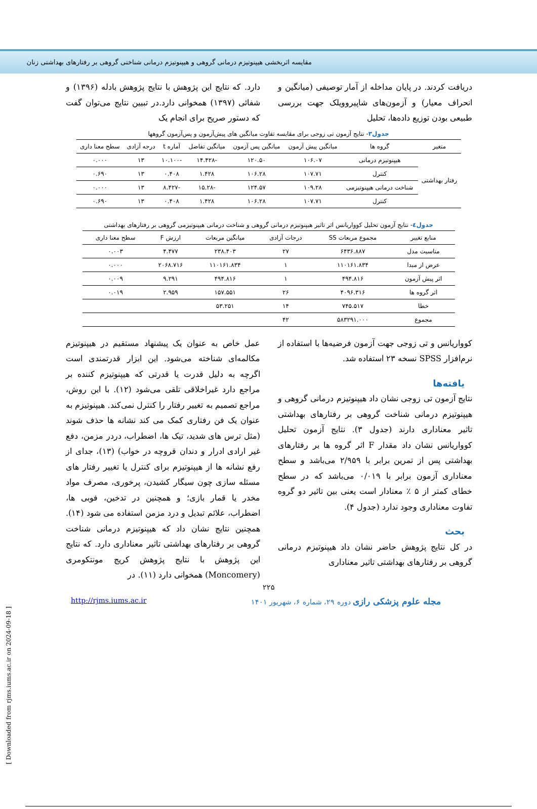مقایسه اثربخشی هیپنوتیزم درمانی گروهی و هیپنوتیزم درمانی شناختی گروهی بر رفتارهای بهداشتی زنان
دریافت کردند. در پایان مداخله از آمار توصیفی (میانگین و انحراف معیار) و آزمون‌های شاپیرو‌ویلک جهت بررسی طبیعی بودن توزیع داده‌ها، تحلیل
دارد. که نتایج این پژوهش با نتایج پژوهش بادله (۱۳۹۶) و شفائی (۱۳۹۷) همخوانی دارد.در تبیین نتایج می‌توان گفت که دستور صریح برای انجام یک
جدول۳- نتایج آزمون تی زوجی برای مقایسه تفاوت میانگین های پیش‌آزمون و پس‌آزمون گروهها
| متغیر | گروه ها | میانگین پیش آزمون | میانگین پس آزمون | میانگین تفاضل | آماره t | درجه آزادی | سطح معنا داری |
| --- | --- | --- | --- | --- | --- | --- | --- |
| رفتار بهداشتی | هیپنوتیزم درمانی | ۱۰۶.۰۷ | ۱۲۰.۵۰ | -۱۴.۴۲۸ | -۱۰.۱۰۰ | ۱۳ | ۰.۰۰۰ |
| | کنترل | ۱۰۷.۷۱ | ۱۰۶.۲۸ | ۱.۴۲۸ | ۰.۴۰۸ | ۱۳ | ۰.۶۹۰ |
| | شناخت درمانی هیپنوتیزمی | ۱۰۹.۲۸ | ۱۲۴.۵۷ | -۱۵.۲۸ | -۸.۴۲۷ | ۱۳ | ۰.۰۰۰ |
| | کنترل | ۱۰۷.۷۱ | ۱۰۶.۲۸ | ۱.۴۲۸ | ۰.۴۰۸ | ۱۳ | ۰.۶۹۰ |
جدول٤- نتایج آزمون تحلیل کوواریانس اثر تاثیر هیپنوتیزم درمانی گروهی و شناخت درمانی هیپنوتیزمی گروهی بر رفتارهای بهداشتی
| منابع تغییر | مجموع مربعات SS | درجات آزادی | میانگین مربعات | ارزش F | سطح معنا داری |
| --- | --- | --- | --- | --- | --- |
| مناسبت مدل | ۶۴۳۶.۸۸۷ | ۲۷ | ۲۳۸.۴۰۳ | ۴.۴۷۷ | ۰.۰۰۳ |
| عرض از مبدا | ۱۱۰۱۶۱.۸۳۴ | ۱ | ۱۱۰۱۶۱.۸۳۴ | ۲۰۶۸.۷۱۶ | ۰.۰۰۰ |
| اثر پیش آزمون | ۴۹۴.۸۱۶ | ۱ | ۴۹۴.۸۱۶ | ۹.۲۹۱ | ۰.۰۰۹ |
| اثر گروه ها | ۴۰۹۶.۳۱۶ | ۲۶ | ۱۵۷.۵۵۱ | ۲.۹۵۹ | ۰.۰۱۹ |
| خطا | ۷۴۵.۵۱۷ | ۱۴ | ۵۳.۲۵۱ | | |
| مجموع | ۵۸۳۲۹۱.۰۰۰ | ۴۲ | | | |
کوواریانس و تی زوجی جهت آزمون فرضیه‌ها با استفاده از نرم‌افزار SPSS نسخه ۲۳ استفاده شد.
یافته‌ها
نتایج آزمون تی زوجی نشان داد هیپنوتیزم درمانی گروهی و هیپنوتیزم درمانی شناخت گروهی بر رفتارهای بهداشتی تاثیر معناداری دارند (جدول ۳). نتایج آزمون تحلیل کوواریانس نشان داد مقدار F اثر گروه ها بر رفتارهای بهداشتی پس از تمرین برابر با ۲/۹۵۹ می‌باشد و سطح معناداری آزمون برابر با ۰/۰۱۹ می‌باشد که در سطح خطای کمتر از ۵ ٪ معنادار است یعنی بین تاثیر دو گروه تفاوت معناداری وجود ندارد (جدول ۴).
بحث
در کل نتایج پژوهش حاضر نشان داد هیپنوتیزم درمانی گروهی بر رفتارهای بهداشتی تاثیر معناداری
عمل خاص به عنوان یک پیشنهاد مستقیم در هیپنوتیزم مکالمه‌ای شناخته می‌شود. این ابزار قدرتمندی است اگرچه به دلیل قدرت یا قدرتی که هیپنوتیزم کننده بر مراجع دارد غیراخلاقی تلقی می‌شود (۱۲). با این روش، مراجع تصمیم به تغییر رفتار را کنترل نمی‌کند. هیپنوتیزم به عنوان یک فن رفتاری کمک می کند نشانه ها حذف شوند (مثل ترس های شدید، تیک ها، اضطراب، دردر مزمن، دفع غیر ارادی ادرار و دندان قروچه در خواب) (۱۳)، جدای از رفع نشانه ها از هیپنوتیزم برای کنترل یا تغییر رفتار های مسئله سازی چون سیگار کشیدن، پرخوری، مصرف مواد مخدر یا قمار بازی؛ و همچنین در تدخین، فوبی ها، اضطراب، علائم تبدیل و درد مزمن استفاده می شود (۱۴). همچنین نتایج نشان داد که هیپنوتیزم درمانی شناخت گروهی بر رفتارهای بهداشتی تاثیر معناداری دارد. که نتایج این پژوهش با نتایج پژوهش کریج مونتکومری (Moncomery) همخوانی دارد (۱۱). در
۲۲۵
مجله علوم پزشکی رازی دوره ۲۹، شماره ۶، شهریور ۱۴۰۱ http://rjms.iums.ac.ir
[ Downloaded from rjms.iums.ac.ir on 2024-09-18 ]